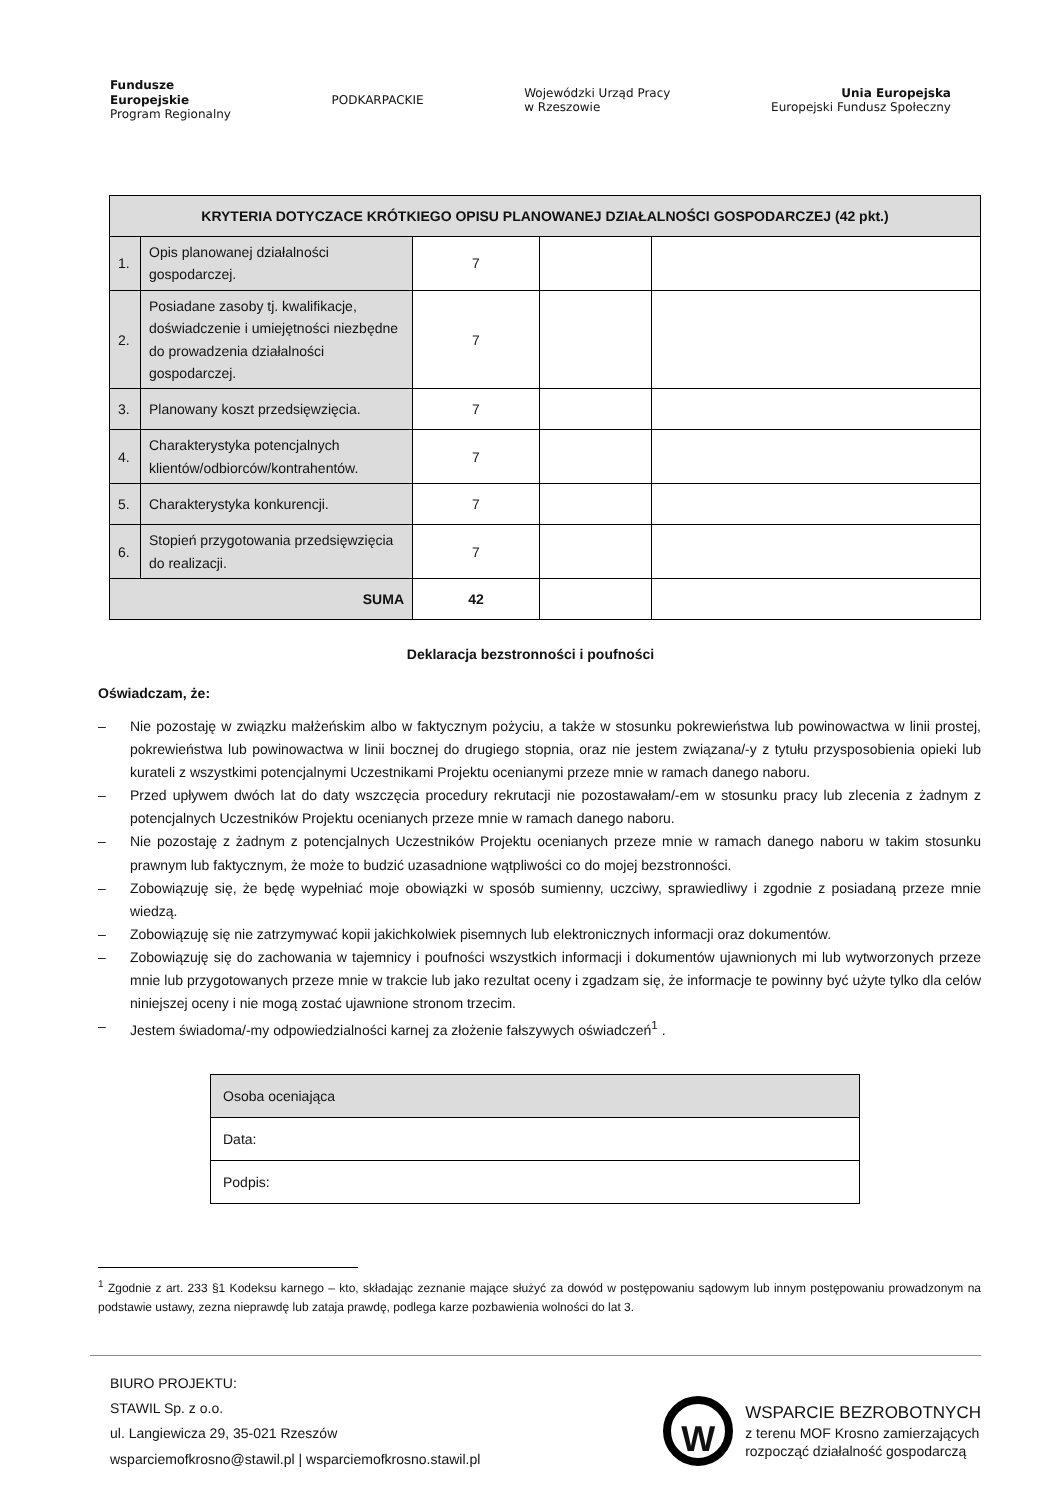Fundusze
Europejskie
Program Regionalny
PODKARPACKIE
Wojewódzki Urząd Pracy
w Rzeszowie
Unia Europejska
Europejski Fundusz Społeczny
| KRYTERIA DOTYCZACE KRÓTKIEGO OPISU PLANOWANEJ DZIAŁALNOŚCI GOSPODARCZEJ (42 pkt.) | | | | |
| 1. | Opis planowanej działalności gospodarczej. | 7 | | |
| 2. | Posiadane zasoby tj. kwalifikacje, doświadczenie i umiejętności niezbędne do prowadzenia działalności gospodarczej. | 7 | | |
| 3. | Planowany koszt przedsięwzięcia. | 7 | | |
| 4. | Charakterystyka potencjalnych klientów/odbiorców/kontrahentów. | 7 | | |
| 5. | Charakterystyka konkurencji. | 7 | | |
| 6. | Stopień przygotowania przedsięwzięcia do realizacji. | 7 | | |
| SUMA | | 42 | | |
Deklaracja bezstronności i poufności
Oświadczam, że:
– Nie pozostaję w związku małżeńskim albo w faktycznym pożyciu, a także w stosunku pokrewieństwa lub powinowactwa w linii prostej, pokrewieństwa lub powinowactwa w linii bocznej do drugiego stopnia, oraz nie jestem związana/-y z tytułu przysposobienia opieki lub kurateli z wszystkimi potencjalnymi Uczestnikami Projektu ocenianymi przeze mnie w ramach danego naboru.
– Przed upływem dwóch lat do daty wszczęcia procedury rekrutacji nie pozostawałam/-em w stosunku pracy lub zlecenia z żadnym z potencjalnych Uczestników Projektu ocenianych przeze mnie w ramach danego naboru.
– Nie pozostaję z żadnym z potencjalnych Uczestników Projektu ocenianych przeze mnie w ramach danego naboru w takim stosunku prawnym lub faktycznym, że może to budzić uzasadnione wątpliwości co do mojej bezstronności.
– Zobowiązuję się, że będę wypełniać moje obowiązki w sposób sumienny, uczciwy, sprawiedliwy i zgodnie z posiadaną przeze mnie wiedzą.
– Zobowiązuję się nie zatrzymywać kopii jakichkolwiek pisemnych lub elektronicznych informacji oraz dokumentów.
– Zobowiązuję się do zachowania w tajemnicy i poufności wszystkich informacji i dokumentów ujawnionych mi lub wytworzonych przeze mnie lub przygotowanych przeze mnie w trakcie lub jako rezultat oceny i zgadzam się, że informacje te powinny być użyte tylko dla celów niniejszej oceny i nie mogą zostać ujawnione stronom trzecim.
– Jestem świadoma/-my odpowiedzialności karnej za złożenie fałszywych oświadczeń<sup>1</sup> .
| Osoba oceniająca |
| Data: |
| Podpis: |
<sup>1</sup> Zgodnie z art. 233 §1 Kodeksu karnego – kto, składając zeznanie mające służyć za dowód w postępowaniu sądowym lub innym postępowaniu prowadzonym na podstawie ustawy, zezna nieprawdę lub zataja prawdę, podlega karze pozbawienia wolności do lat 3.
BIURO PROJEKTU:
STAWIL Sp. z o.o.
ul. Langiewicza 29, 35-021 Rzeszów
wsparciemofkrosno@stawil.pl | wsparciemofkrosno.stawil.pl
W
WSPARCIE BEZROBOTNYCH
z terenu MOF Krosno zamierzających
rozpocząć działalność gospodarczą